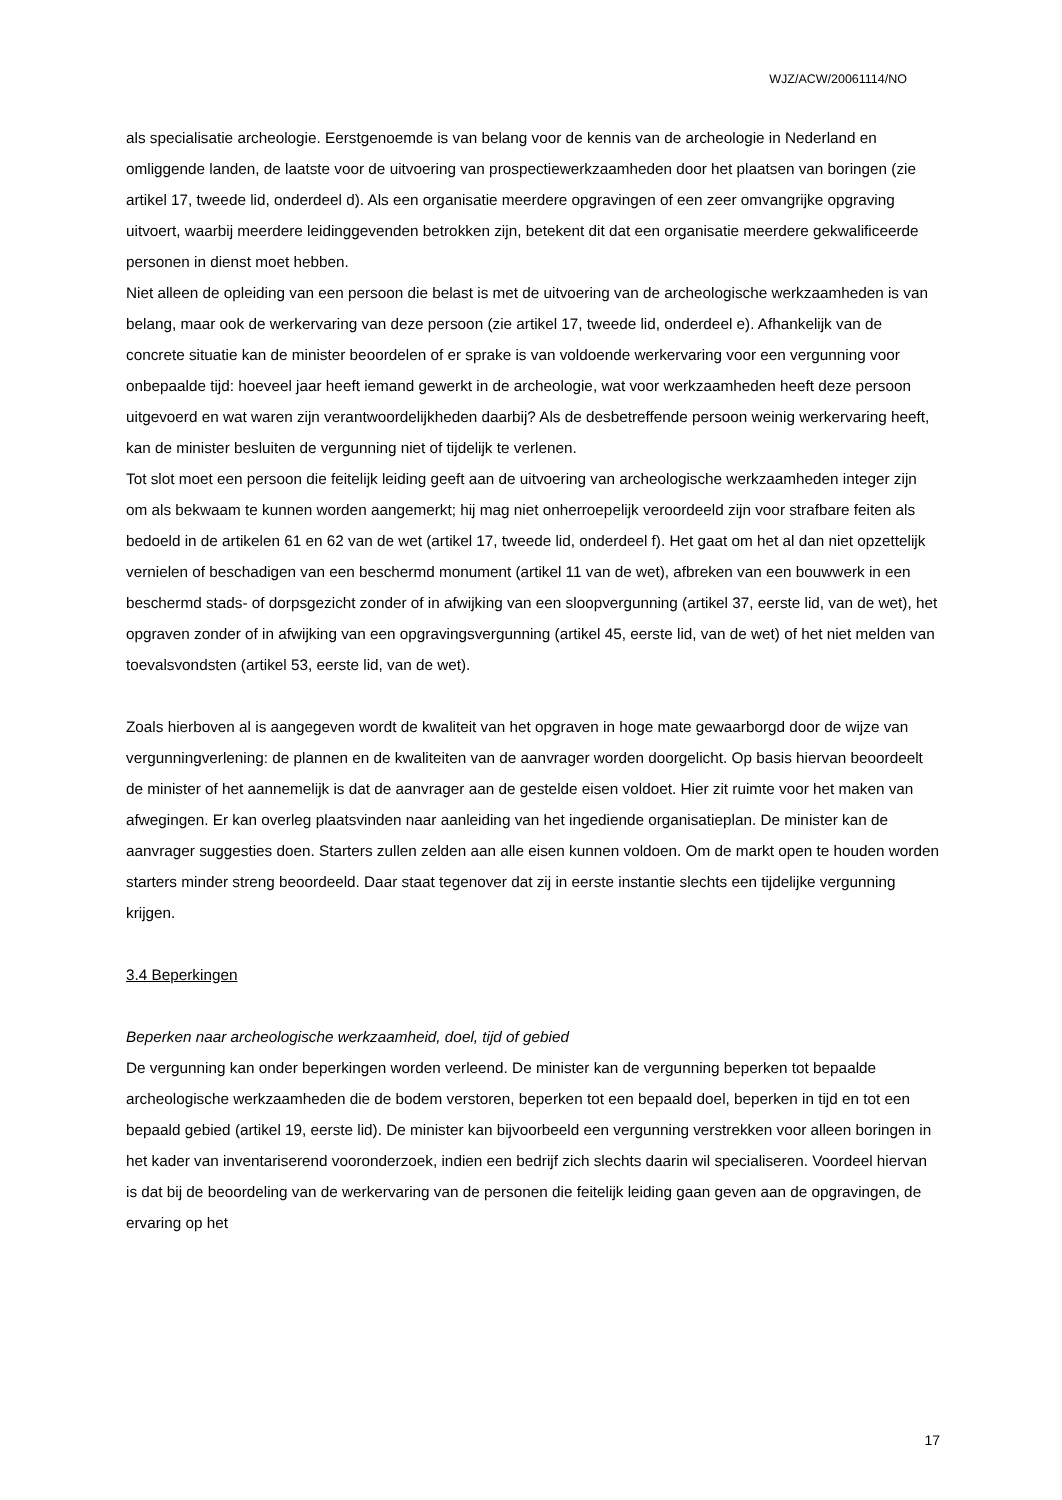WJZ/ACW/20061114/NO
als specialisatie archeologie. Eerstgenoemde is van belang voor de kennis van de archeologie in Nederland en omliggende landen, de laatste voor de uitvoering van prospectiewerkzaamheden door het plaatsen van boringen (zie artikel 17, tweede lid, onderdeel d). Als een organisatie meerdere opgravingen of een zeer omvangrijke opgraving uitvoert, waarbij meerdere leidinggevenden betrokken zijn, betekent dit dat een organisatie meerdere gekwalificeerde personen in dienst moet hebben.
Niet alleen de opleiding van een persoon die belast is met de uitvoering van de archeologische werkzaamheden is van belang, maar ook de werkervaring van deze persoon (zie artikel 17, tweede lid, onderdeel e). Afhankelijk van de concrete situatie kan de minister beoordelen of er sprake is van voldoende werkervaring voor een vergunning voor onbepaalde tijd: hoeveel jaar heeft iemand gewerkt in de archeologie, wat voor werkzaamheden heeft deze persoon uitgevoerd en wat waren zijn verantwoordelijkheden daarbij? Als de desbetreffende persoon weinig werkervaring heeft, kan de minister besluiten de vergunning niet of tijdelijk te verlenen.
Tot slot moet een persoon die feitelijk leiding geeft aan de uitvoering van archeologische werkzaamheden integer zijn om als bekwaam te kunnen worden aangemerkt; hij mag niet onherroepelijk veroordeeld zijn voor strafbare feiten als bedoeld in de artikelen 61 en 62 van de wet (artikel 17, tweede lid, onderdeel f). Het gaat om het al dan niet opzettelijk vernielen of beschadigen van een beschermd monument (artikel 11 van de wet), afbreken van een bouwwerk in een beschermd stads- of dorpsgezicht zonder of in afwijking van een sloopvergunning (artikel 37, eerste lid, van de wet), het opgraven zonder of in afwijking van een opgravingsvergunning (artikel 45, eerste lid, van de wet) of het niet melden van toevalsvondsten (artikel 53, eerste lid, van de wet).
Zoals hierboven al is aangegeven wordt de kwaliteit van het opgraven in hoge mate gewaarborgd door de wijze van vergunningverlening: de plannen en de kwaliteiten van de aanvrager worden doorgelicht. Op basis hiervan beoordeelt de minister of het aannemelijk is dat de aanvrager aan de gestelde eisen voldoet. Hier zit ruimte voor het maken van afwegingen. Er kan overleg plaatsvinden naar aanleiding van het ingediende organisatieplan. De minister kan de aanvrager suggesties doen. Starters zullen zelden aan alle eisen kunnen voldoen. Om de markt open te houden worden starters minder streng beoordeeld. Daar staat tegenover dat zij in eerste instantie slechts een tijdelijke vergunning krijgen.
3.4 Beperkingen
Beperken naar archeologische werkzaamheid, doel, tijd of gebied
De vergunning kan onder beperkingen worden verleend. De minister kan de vergunning beperken tot bepaalde archeologische werkzaamheden die de bodem verstoren, beperken tot een bepaald doel, beperken in tijd en tot een bepaald gebied (artikel 19, eerste lid). De minister kan bijvoorbeeld een vergunning verstrekken voor alleen boringen in het kader van inventariserend vooronderzoek, indien een bedrijf zich slechts daarin wil specialiseren. Voordeel hiervan is dat bij de beoordeling van de werkervaring van de personen die feitelijk leiding gaan geven aan de opgravingen, de ervaring op het
17